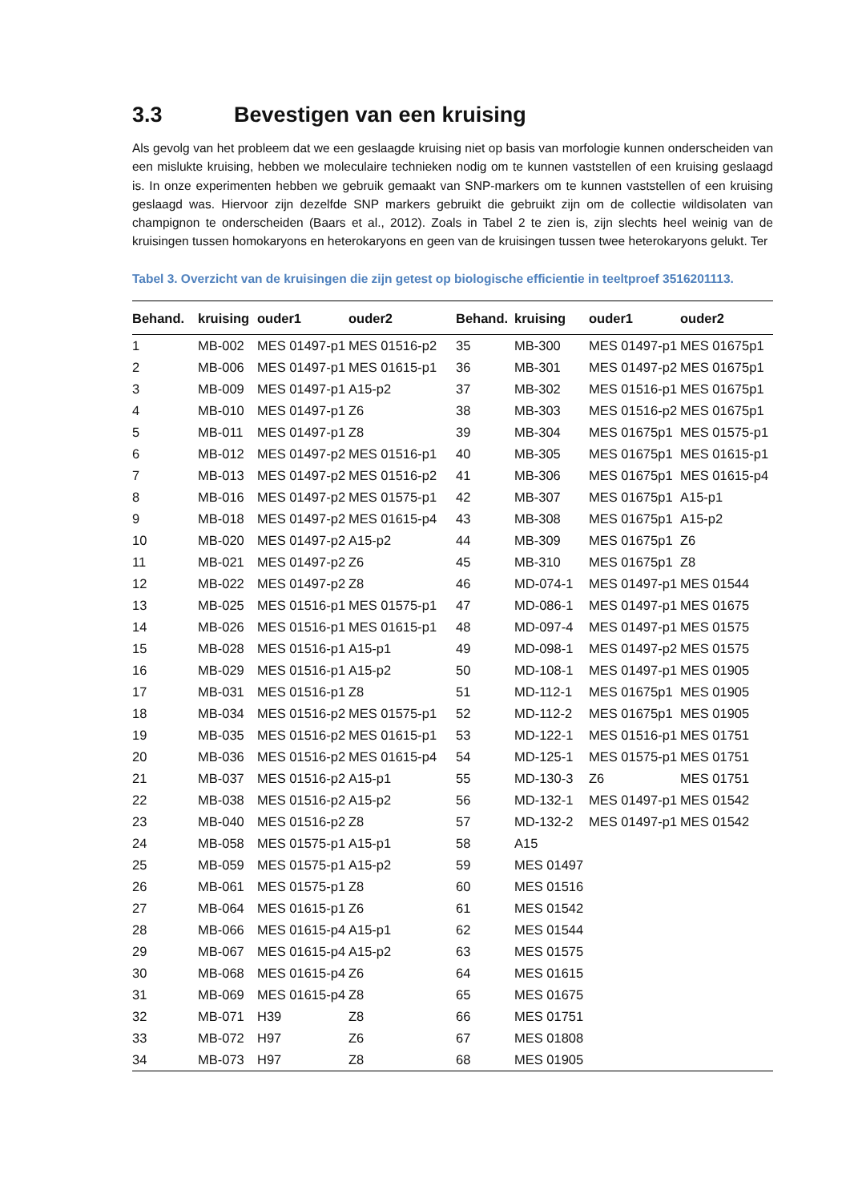3.3 Bevestigen van een kruising
Als gevolg van het probleem dat we een geslaagde kruising niet op basis van morfologie kunnen onderscheiden van een mislukte kruising, hebben we moleculaire technieken nodig om te kunnen vaststellen of een kruising geslaagd is. In onze experimenten hebben we gebruik gemaakt van SNP-markers om te kunnen vaststellen of een kruising geslaagd was. Hiervoor zijn dezelfde SNP markers gebruikt die gebruikt zijn om de collectie wildisolaten van champignon te onderscheiden (Baars et al., 2012). Zoals in Tabel 2 te zien is, zijn slechts heel weinig van de kruisingen tussen homokaryons en heterokaryons en geen van de kruisingen tussen twee heterokaryons gelukt. Ter
Tabel 3. Overzicht van de kruisingen die zijn getest op biologische efficientie in teeltproef 3516201113.
| Behand. | kruising | ouder1 | ouder2 | Behand. | kruising | ouder1 | ouder2 |
| --- | --- | --- | --- | --- | --- | --- | --- |
| 1 | MB-002 | MES 01497-p1 | MES 01516-p2 | 35 | MB-300 | MES 01497-p1 | MES 01675p1 |
| 2 | MB-006 | MES 01497-p1 | MES 01615-p1 | 36 | MB-301 | MES 01497-p2 | MES 01675p1 |
| 3 | MB-009 | MES 01497-p1 | A15-p2 | 37 | MB-302 | MES 01516-p1 | MES 01675p1 |
| 4 | MB-010 | MES 01497-p1 | Z6 | 38 | MB-303 | MES 01516-p2 | MES 01675p1 |
| 5 | MB-011 | MES 01497-p1 | Z8 | 39 | MB-304 | MES 01675p1 | MES 01575-p1 |
| 6 | MB-012 | MES 01497-p2 | MES 01516-p1 | 40 | MB-305 | MES 01675p1 | MES 01615-p1 |
| 7 | MB-013 | MES 01497-p2 | MES 01516-p2 | 41 | MB-306 | MES 01675p1 | MES 01615-p4 |
| 8 | MB-016 | MES 01497-p2 | MES 01575-p1 | 42 | MB-307 | MES 01675p1 | A15-p1 |
| 9 | MB-018 | MES 01497-p2 | MES 01615-p4 | 43 | MB-308 | MES 01675p1 | A15-p2 |
| 10 | MB-020 | MES 01497-p2 | A15-p2 | 44 | MB-309 | MES 01675p1 | Z6 |
| 11 | MB-021 | MES 01497-p2 | Z6 | 45 | MB-310 | MES 01675p1 | Z8 |
| 12 | MB-022 | MES 01497-p2 | Z8 | 46 | MD-074-1 | MES 01497-p1 | MES 01544 |
| 13 | MB-025 | MES 01516-p1 | MES 01575-p1 | 47 | MD-086-1 | MES 01497-p1 | MES 01675 |
| 14 | MB-026 | MES 01516-p1 | MES 01615-p1 | 48 | MD-097-4 | MES 01497-p1 | MES 01575 |
| 15 | MB-028 | MES 01516-p1 | A15-p1 | 49 | MD-098-1 | MES 01497-p2 | MES 01575 |
| 16 | MB-029 | MES 01516-p1 | A15-p2 | 50 | MD-108-1 | MES 01497-p1 | MES 01905 |
| 17 | MB-031 | MES 01516-p1 | Z8 | 51 | MD-112-1 | MES 01675p1 | MES 01905 |
| 18 | MB-034 | MES 01516-p2 | MES 01575-p1 | 52 | MD-112-2 | MES 01675p1 | MES 01905 |
| 19 | MB-035 | MES 01516-p2 | MES 01615-p1 | 53 | MD-122-1 | MES 01516-p1 | MES 01751 |
| 20 | MB-036 | MES 01516-p2 | MES 01615-p4 | 54 | MD-125-1 | MES 01575-p1 | MES 01751 |
| 21 | MB-037 | MES 01516-p2 | A15-p1 | 55 | MD-130-3 | Z6 | MES 01751 |
| 22 | MB-038 | MES 01516-p2 | A15-p2 | 56 | MD-132-1 | MES 01497-p1 | MES 01542 |
| 23 | MB-040 | MES 01516-p2 | Z8 | 57 | MD-132-2 | MES 01497-p1 | MES 01542 |
| 24 | MB-058 | MES 01575-p1 | A15-p1 | 58 | A15 | | |
| 25 | MB-059 | MES 01575-p1 | A15-p2 | 59 | MES 01497 | | |
| 26 | MB-061 | MES 01575-p1 | Z8 | 60 | MES 01516 | | |
| 27 | MB-064 | MES 01615-p1 | Z6 | 61 | MES 01542 | | |
| 28 | MB-066 | MES 01615-p4 | A15-p1 | 62 | MES 01544 | | |
| 29 | MB-067 | MES 01615-p4 | A15-p2 | 63 | MES 01575 | | |
| 30 | MB-068 | MES 01615-p4 | Z6 | 64 | MES 01615 | | |
| 31 | MB-069 | MES 01615-p4 | Z8 | 65 | MES 01675 | | |
| 32 | MB-071 | H39 | Z8 | 66 | MES 01751 | | |
| 33 | MB-072 | H97 | Z6 | 67 | MES 01808 | | |
| 34 | MB-073 | H97 | Z8 | 68 | MES 01905 | | |